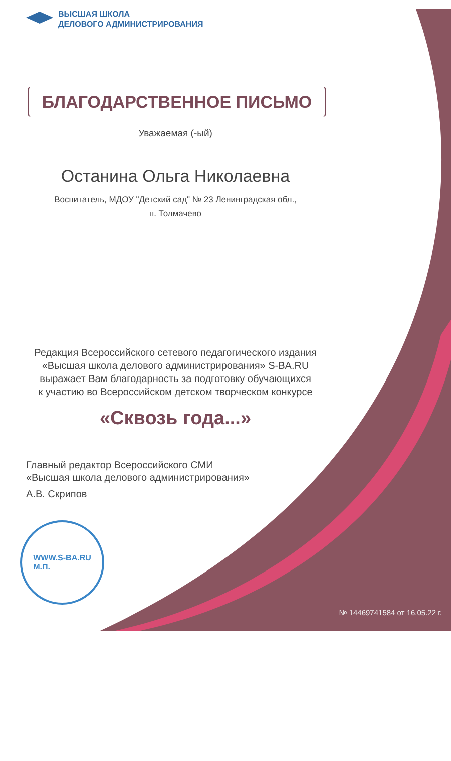ВЫСШАЯ ШКОЛА
ДЕЛОВОГО АДМИНИСТРИРОВАНИЯ
БЛАГОДАРСТВЕННОЕ ПИСЬМО
Уважаемая (-ый)
Останина Ольга Николаевна
Воспитатель, МДОУ "Детский сад" № 23 Ленинградская обл.,
п. Толмачево
Редакция Всероссийского сетевого педагогического издания
«Высшая школа делового администрирования» S-BA.RU
выражает Вам благодарность за подготовку обучающихся
к участию во Всероссийском детском творческом конкурсе
«Сквозь года...»
Главный редактор Всероссийского СМИ
«Высшая школа делового администрирования»
А.В. Скрипов
WWW.S-BA.RU
М.П.
№ 14469741584 от 16.05.22 г.